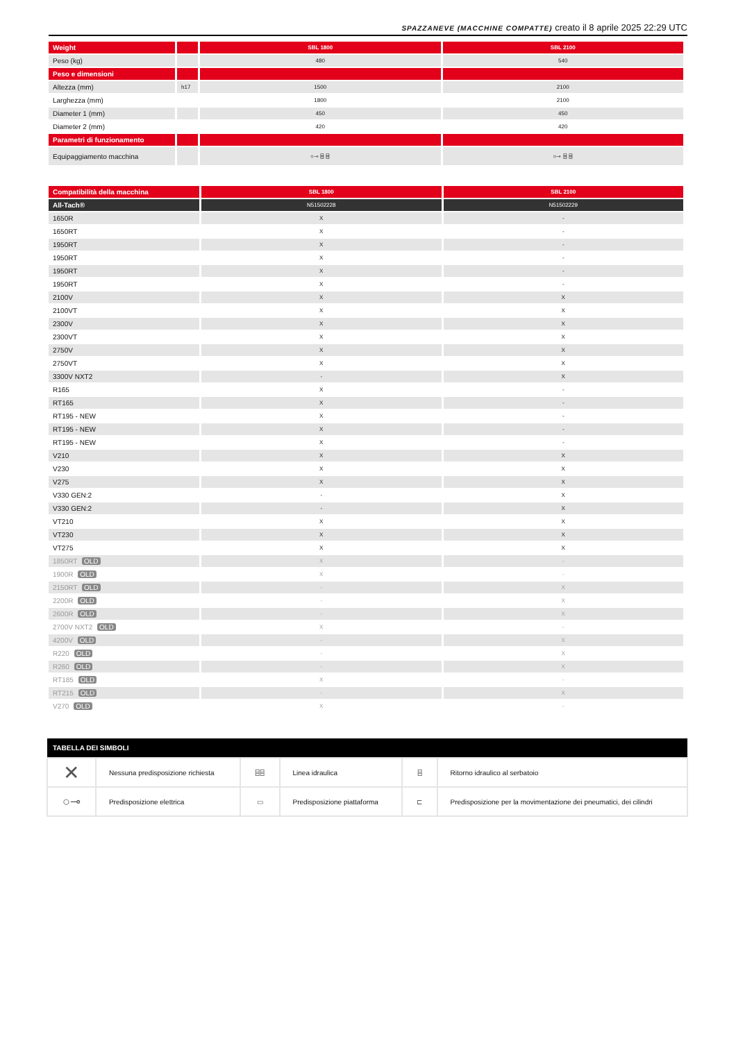SPAZZANEVE (MACCHINE COMPATTE) creato il 8 aprile 2025 22:29 UTC
| Weight | | SBL 1800 | SBL 2100 |
| --- | --- | --- | --- |
| Peso (kg) | | 480 | 540 |
| Peso e dimensioni | | | |
| Altezza (mm) | h17 | 1500 | 2100 |
| Larghezza (mm) | | 1800 | 2100 |
| Diameter 1 (mm) | | 450 | 450 |
| Diameter 2 (mm) | | 420 | 420 |
| Parametri di funzionamento | | | |
| Equipaggiamento macchina | | ○⊸ ⌸ ⌸ | ○⊸ ⌸ ⌸ |
| Compatibilità della macchina | SBL 1800 | SBL 2100 |
| --- | --- | --- |
| All-Tach® | N51502228 | N51502229 |
| 1650R | X | - |
| 1650RT | X | - |
| 1950RT | X | - |
| 1950RT | X | - |
| 1950RT | X | - |
| 1950RT | X | - |
| 2100V | X | X |
| 2100VT | X | X |
| 2300V | X | X |
| 2300VT | X | X |
| 2750V | X | X |
| 2750VT | X | X |
| 3300V NXT2 | - | X |
| R165 | X | - |
| RT165 | X | - |
| RT195 - NEW | X | - |
| RT195 - NEW | X | - |
| RT195 - NEW | X | - |
| V210 | X | X |
| V230 | X | X |
| V275 | X | X |
| V330 GEN:2 | - | X |
| V330 GEN:2 | - | X |
| VT210 | X | X |
| VT230 | X | X |
| VT275 | X | X |
| 1850RT OLD | X | - |
| 1900R OLD | X | - |
| 2150RT OLD | - | X |
| 2200R OLD | - | X |
| 2600R OLD | - | X |
| 2700V NXT2 OLD | X | - |
| 4200V OLD | - | X |
| R220 OLD | - | X |
| R260 OLD | - | X |
| RT185 OLD | X | - |
| RT215 OLD | - | X |
| V270 OLD | X | - |
| TABELLA DEI SIMBOLI | | | | | |
| --- | --- | --- | --- | --- | --- |
| ✕ | Nessuna predisposizione richiesta | ⌸⌸ | Linea idraulica | ⌸ | Ritorno idraulico al serbatoio |
| ○⊸ | Predisposizione elettrica | ▭ | Predisposizione piattaforma | ⊏ | Predisposizione per la movimentazione dei pneumatici, dei cilindri |